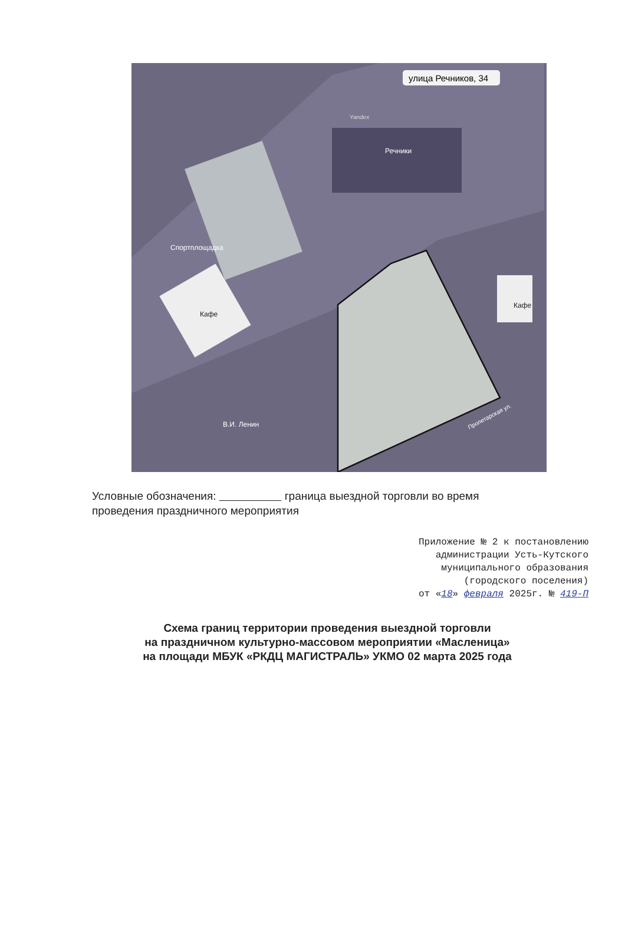улица Речников, 34
Речники
Спортплощадка
Кафе
Кафе
В.И. Ленин
Пролетарская ул.
Yandex
Условные обозначения: граница выездной торговли во время проведения праздничного мероприятия
Приложение № 2 к постановлению
администрации Усть-Кутского
муниципального образования
(городского поселения)
от «18» февраля 2025г. № 419-П
Схема границ территории проведения выездной торговли
на праздничном культурно-массовом мероприятии «Масленица»
на площади МБУК «РКДЦ МАГИСТРАЛЬ» УКМО 02 марта 2025 года